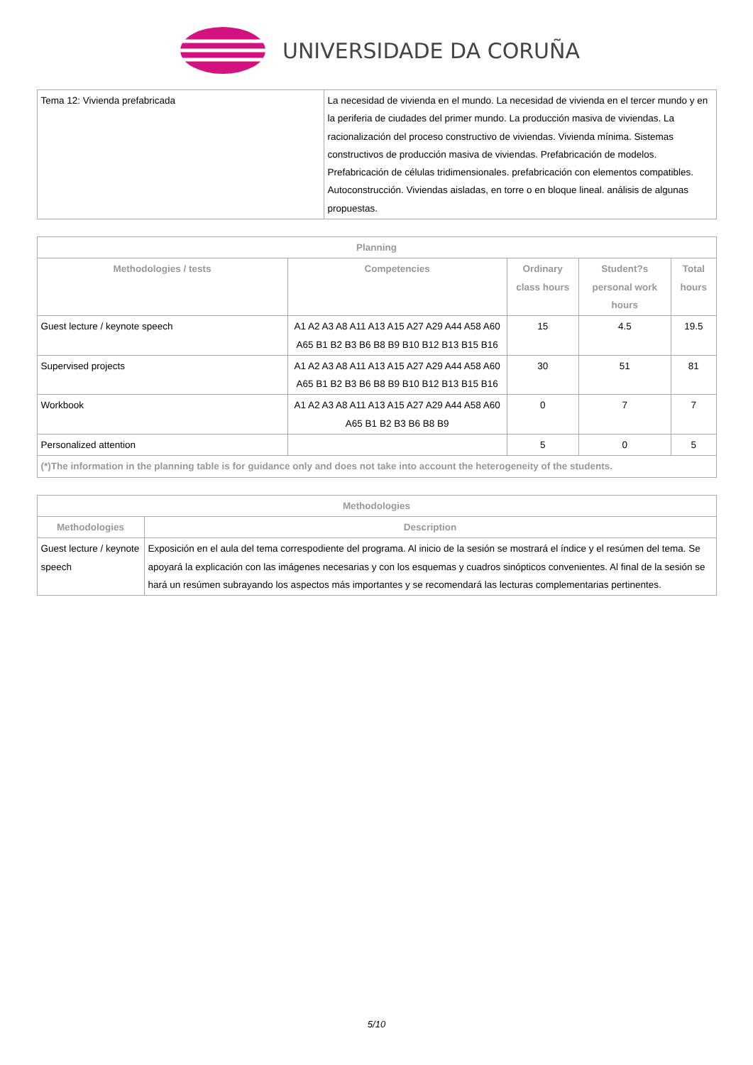UNIVERSIDADE DA CORUÑA
| Tema 12: Vivienda prefabricada | La necesidad de vivienda en el mundo. La necesidad de vivienda en el tercer mundo y en la periferia de ciudades del primer mundo. La producción masiva de viviendas. La racionalización del proceso constructivo de viviendas. Vivienda mínima. Sistemas constructivos de producción masiva de viviendas. Prefabricación de modelos. Prefabricación de células tridimensionales. prefabricación con elementos compatibles. Autoconstrucción. Viviendas aisladas, en torre o en bloque lineal. análisis de algunas propuestas. |
| Planning | | | | |
| --- | --- | --- | --- | --- |
| Methodologies / tests | Competencies | Ordinary class hours | Student?s personal work hours | Total hours |
| Guest lecture / keynote speech | A1 A2 A3 A8 A11 A13 A15 A27 A29 A44 A58 A60 A65 B1 B2 B3 B6 B8 B9 B10 B12 B13 B15 B16 | 15 | 4.5 | 19.5 |
| Supervised projects | A1 A2 A3 A8 A11 A13 A15 A27 A29 A44 A58 A60 A65 B1 B2 B3 B6 B8 B9 B10 B12 B13 B15 B16 | 30 | 51 | 81 |
| Workbook | A1 A2 A3 A8 A11 A13 A15 A27 A29 A44 A58 A60 A65 B1 B2 B3 B6 B8 B9 | 0 | 7 | 7 |
| Personalized attention | | 5 | 0 | 5 |
| (*)The information in the planning table is for guidance only and does not take into account the heterogeneity of the students. | | | | |
| Methodologies | |
| --- | --- |
| Methodologies | Description |
| Guest lecture / keynote speech | Exposición en el aula del tema correspodiente del programa. Al inicio de la sesión se mostrará el índice y el resúmen del tema. Se apoyará la explicación con las imágenes necesarias y con los esquemas y cuadros sinópticos convenientes. Al final de la sesión se hará un resúmen subrayando los aspectos más importantes y se recomendará las lecturas complementarias pertinentes. |
5/10